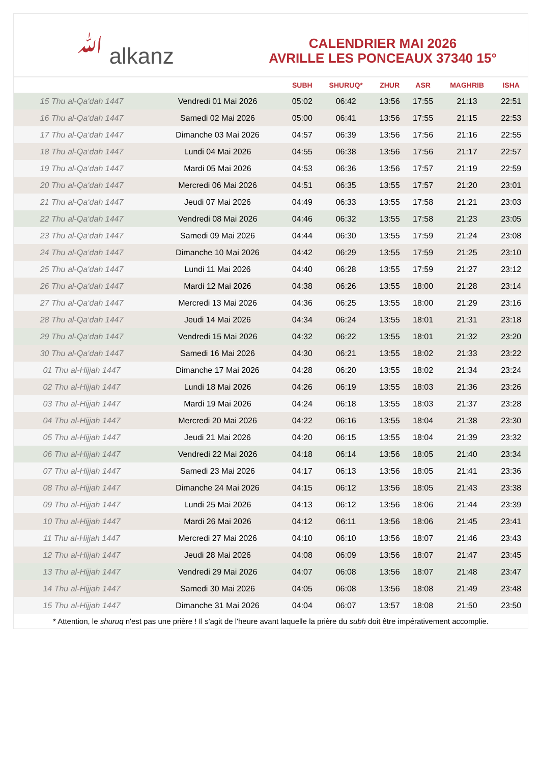ﷲ alkanz
CALENDRIER MAI 2026
AVRILLE LES PONCEAUX 37340 15°
| | | SUBH | SHURUQ* | ZHUR | ASR | MAGHRIB | ISHA |
| --- | --- | --- | --- | --- | --- | --- | --- |
| 15 Thu al-Qa‘dah 1447 | Vendredi 01 Mai 2026 | 05:02 | 06:42 | 13:56 | 17:55 | 21:13 | 22:51 |
| 16 Thu al-Qa‘dah 1447 | Samedi 02 Mai 2026 | 05:00 | 06:41 | 13:56 | 17:55 | 21:15 | 22:53 |
| 17 Thu al-Qa‘dah 1447 | Dimanche 03 Mai 2026 | 04:57 | 06:39 | 13:56 | 17:56 | 21:16 | 22:55 |
| 18 Thu al-Qa‘dah 1447 | Lundi 04 Mai 2026 | 04:55 | 06:38 | 13:56 | 17:56 | 21:17 | 22:57 |
| 19 Thu al-Qa‘dah 1447 | Mardi 05 Mai 2026 | 04:53 | 06:36 | 13:56 | 17:57 | 21:19 | 22:59 |
| 20 Thu al-Qa‘dah 1447 | Mercredi 06 Mai 2026 | 04:51 | 06:35 | 13:55 | 17:57 | 21:20 | 23:01 |
| 21 Thu al-Qa‘dah 1447 | Jeudi 07 Mai 2026 | 04:49 | 06:33 | 13:55 | 17:58 | 21:21 | 23:03 |
| 22 Thu al-Qa‘dah 1447 | Vendredi 08 Mai 2026 | 04:46 | 06:32 | 13:55 | 17:58 | 21:23 | 23:05 |
| 23 Thu al-Qa‘dah 1447 | Samedi 09 Mai 2026 | 04:44 | 06:30 | 13:55 | 17:59 | 21:24 | 23:08 |
| 24 Thu al-Qa‘dah 1447 | Dimanche 10 Mai 2026 | 04:42 | 06:29 | 13:55 | 17:59 | 21:25 | 23:10 |
| 25 Thu al-Qa‘dah 1447 | Lundi 11 Mai 2026 | 04:40 | 06:28 | 13:55 | 17:59 | 21:27 | 23:12 |
| 26 Thu al-Qa‘dah 1447 | Mardi 12 Mai 2026 | 04:38 | 06:26 | 13:55 | 18:00 | 21:28 | 23:14 |
| 27 Thu al-Qa‘dah 1447 | Mercredi 13 Mai 2026 | 04:36 | 06:25 | 13:55 | 18:00 | 21:29 | 23:16 |
| 28 Thu al-Qa‘dah 1447 | Jeudi 14 Mai 2026 | 04:34 | 06:24 | 13:55 | 18:01 | 21:31 | 23:18 |
| 29 Thu al-Qa‘dah 1447 | Vendredi 15 Mai 2026 | 04:32 | 06:22 | 13:55 | 18:01 | 21:32 | 23:20 |
| 30 Thu al-Qa‘dah 1447 | Samedi 16 Mai 2026 | 04:30 | 06:21 | 13:55 | 18:02 | 21:33 | 23:22 |
| 01 Thu al-Hijjah 1447 | Dimanche 17 Mai 2026 | 04:28 | 06:20 | 13:55 | 18:02 | 21:34 | 23:24 |
| 02 Thu al-Hijjah 1447 | Lundi 18 Mai 2026 | 04:26 | 06:19 | 13:55 | 18:03 | 21:36 | 23:26 |
| 03 Thu al-Hijjah 1447 | Mardi 19 Mai 2026 | 04:24 | 06:18 | 13:55 | 18:03 | 21:37 | 23:28 |
| 04 Thu al-Hijjah 1447 | Mercredi 20 Mai 2026 | 04:22 | 06:16 | 13:55 | 18:04 | 21:38 | 23:30 |
| 05 Thu al-Hijjah 1447 | Jeudi 21 Mai 2026 | 04:20 | 06:15 | 13:55 | 18:04 | 21:39 | 23:32 |
| 06 Thu al-Hijjah 1447 | Vendredi 22 Mai 2026 | 04:18 | 06:14 | 13:56 | 18:05 | 21:40 | 23:34 |
| 07 Thu al-Hijjah 1447 | Samedi 23 Mai 2026 | 04:17 | 06:13 | 13:56 | 18:05 | 21:41 | 23:36 |
| 08 Thu al-Hijjah 1447 | Dimanche 24 Mai 2026 | 04:15 | 06:12 | 13:56 | 18:05 | 21:43 | 23:38 |
| 09 Thu al-Hijjah 1447 | Lundi 25 Mai 2026 | 04:13 | 06:12 | 13:56 | 18:06 | 21:44 | 23:39 |
| 10 Thu al-Hijjah 1447 | Mardi 26 Mai 2026 | 04:12 | 06:11 | 13:56 | 18:06 | 21:45 | 23:41 |
| 11 Thu al-Hijjah 1447 | Mercredi 27 Mai 2026 | 04:10 | 06:10 | 13:56 | 18:07 | 21:46 | 23:43 |
| 12 Thu al-Hijjah 1447 | Jeudi 28 Mai 2026 | 04:08 | 06:09 | 13:56 | 18:07 | 21:47 | 23:45 |
| 13 Thu al-Hijjah 1447 | Vendredi 29 Mai 2026 | 04:07 | 06:08 | 13:56 | 18:07 | 21:48 | 23:47 |
| 14 Thu al-Hijjah 1447 | Samedi 30 Mai 2026 | 04:05 | 06:08 | 13:56 | 18:08 | 21:49 | 23:48 |
| 15 Thu al-Hijjah 1447 | Dimanche 31 Mai 2026 | 04:04 | 06:07 | 13:57 | 18:08 | 21:50 | 23:50 |
* Attention, le shuruq n'est pas une prière ! Il s'agit de l'heure avant laquelle la prière du subh doit être impérativement accomplie.